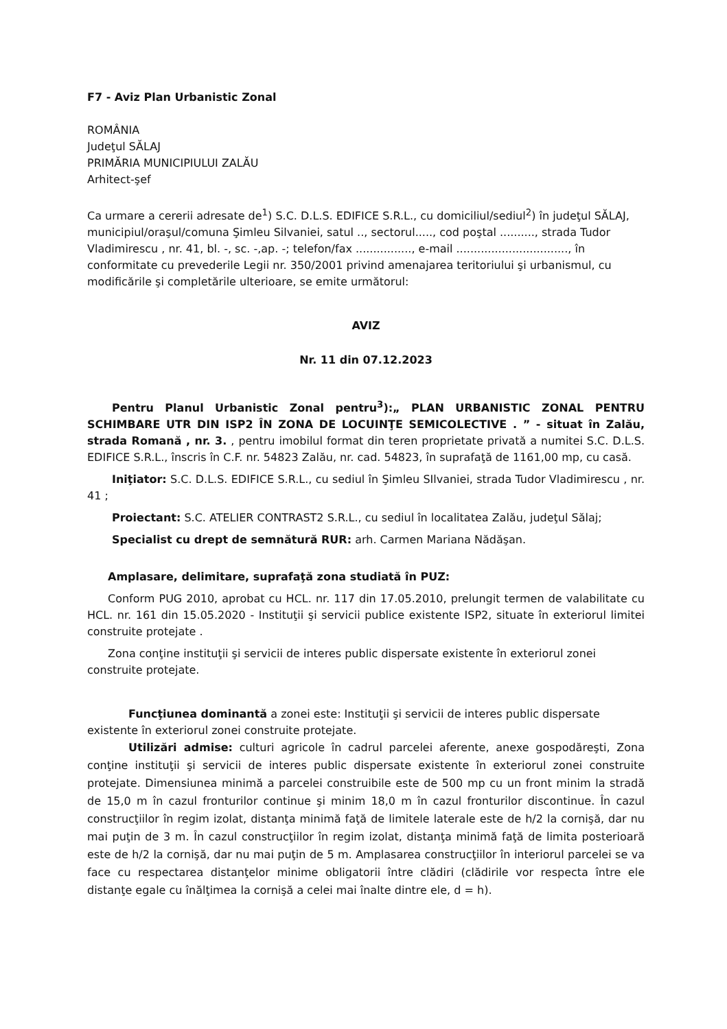F7 - Aviz Plan Urbanistic Zonal
ROMÂNIA
Judeţul SĂLAJ
PRIMĂRIA MUNICIPIULUI ZALĂU
Arhitect-şef
Ca urmare a cererii adresate de<sup>1</sup>) S.C. D.L.S. EDIFICE S.R.L., cu domiciliul/sediul<sup>2</sup>) în judeţul SĂLAJ, municipiul/oraşul/comuna Şimleu Silvaniei, satul .., sectorul....., cod poştal .........., strada Tudor Vladimirescu , nr. 41, bl. -, sc. -,ap. -; telefon/fax ................, e-mail ................................, în conformitate cu prevederile Legii nr. 350/2001 privind amenajarea teritoriului şi urbanismul, cu modificările şi completările ulterioare, se emite următorul:
AVIZ
Nr. 11 din 07.12.2023
Pentru Planul Urbanistic Zonal pentru<sup>3</sup>):„ PLAN URBANISTIC ZONAL PENTRU SCHIMBARE UTR DIN ISP2 ÎN ZONA DE LOCUINŢE SEMICOLECTIVE . ” - situat în Zalău, strada Romană , nr. 3. , pentru imobilul format din teren proprietate privată a numitei S.C. D.L.S. EDIFICE S.R.L., înscris în C.F. nr. 54823 Zalău, nr. cad. 54823, în suprafaţă de 1161,00 mp, cu casă.
Iniţiator: S.C. D.L.S. EDIFICE S.R.L., cu sediul în Şimleu SIlvaniei, strada Tudor Vladimirescu , nr. 41 ;
Proiectant: S.C. ATELIER CONTRAST2 S.R.L., cu sediul în localitatea Zalău, judeţul Sălaj;
Specialist cu drept de semnătură RUR: arh. Carmen Mariana Nădăşan.
Amplasare, delimitare, suprafaţă zona studiată în PUZ:
Conform PUG 2010, aprobat cu HCL. nr. 117 din 17.05.2010, prelungit termen de valabilitate cu HCL. nr. 161 din 15.05.2020 - Instituţii şi servicii publice existente ISP2, situate în exteriorul limitei construite protejate .
Zona conţine instituţii şi servicii de interes public dispersate existente în exteriorul zonei construite protejate.
Funcţiunea dominantă a zonei este: Instituţii şi servicii de interes public dispersate existente în exteriorul zonei construite protejate.
Utilizări admise: culturi agricole în cadrul parcelei aferente, anexe gospodăreşti, Zona conţine instituţii şi servicii de interes public dispersate existente în exteriorul zonei construite protejate. Dimensiunea minimă a parcelei construibile este de 500 mp cu un front minim la stradă de 15,0 m în cazul fronturilor continue şi minim 18,0 m în cazul fronturilor discontinue. În cazul construcţiilor în regim izolat, distanţa minimă faţă de limitele laterale este de h/2 la cornişă, dar nu mai puţin de 3 m. În cazul construcţiilor în regim izolat, distanţa minimă faţă de limita posterioară este de h/2 la cornişă, dar nu mai puţin de 5 m. Amplasarea construcţiilor în interiorul parcelei se va face cu respectarea distanţelor minime obligatorii între clădiri (clădirile vor respecta între ele distanţe egale cu înălţimea la cornişă a celei mai înalte dintre ele, d = h).